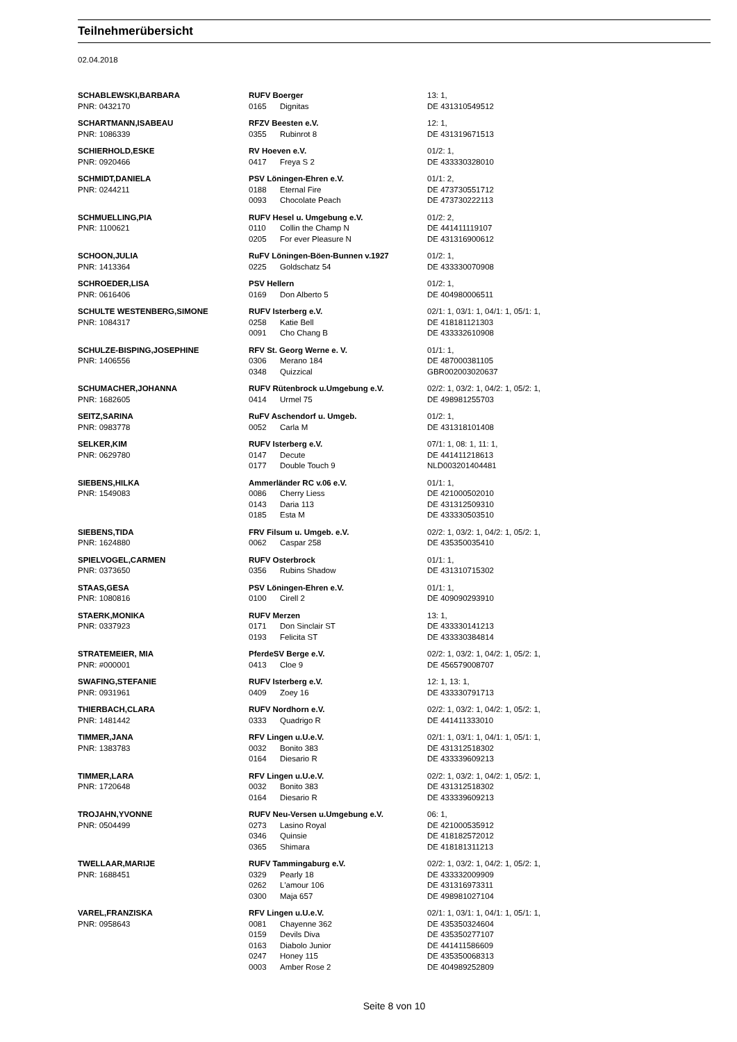Teilnehmerübersicht
02.04.2018
| SCHABLEWSKI,BARBARA | RUFV Boerger | | 13: 1, |
| PNR: 0432170 | 0165 | Dignitas | DE 431310549512 |
| SCHARTMANN,ISABEAU | RFZV Beesten e.V. | | 12: 1, |
| PNR: 1086339 | 0355 | Rubinrot 8 | DE 431319671513 |
| SCHIERHOLD,ESKE | RV Hoeven e.V. | | 01/2: 1, |
| PNR: 0920466 | 0417 | Freya S 2 | DE 433330328010 |
| SCHMIDT,DANIELA | PSV Löningen-Ehren e.V. | | 01/1: 2, |
| PNR: 0244211 | 0188 | Eternal Fire | DE 473730551712 |
| | 0093 | Chocolate Peach | DE 473730222113 |
| SCHMUELLING,PIA | RUFV Hesel u. Umgebung e.V. | | 01/2: 2, |
| PNR: 1100621 | 0110 | Collin the Champ N | DE 441411119107 |
| | 0205 | For ever Pleasure N | DE 431316900612 |
| SCHOON,JULIA | RuFV Löningen-Böen-Bunnen v.1927 | | 01/2: 1, |
| PNR: 1413364 | 0225 | Goldschatz 54 | DE 433330070908 |
| SCHROEDER,LISA | PSV Hellern | | 01/2: 1, |
| PNR: 0616406 | 0169 | Don Alberto 5 | DE 404980006511 |
| SCHULTE WESTENBERG,SIMONE | RUFV Isterberg e.V. | | 02/1: 1, 03/1: 1, 04/1: 1, 05/1: 1, |
| PNR: 1084317 | 0258 | Katie Bell | DE 418181121303 |
| | 0091 | Cho Chang B | DE 433332610908 |
| SCHULZE-BISPING,JOSEPHINE | RFV St. Georg Werne e. V. | | 01/1: 1, |
| PNR: 1406556 | 0306 | Merano 184 | DE 487000381105 |
| | 0348 | Quizzical | GBR002003020637 |
| SCHUMACHER,JOHANNA | RUFV Rütenbrock u.Umgebung e.V. | | 02/2: 1, 03/2: 1, 04/2: 1, 05/2: 1, |
| PNR: 1682605 | 0414 | Urmel 75 | DE 498981255703 |
| SEITZ,SARINA | RuFV Aschendorf u. Umgeb. | | 01/2: 1, |
| PNR: 0983778 | 0052 | Carla M | DE 431318101408 |
| SELKER,KIM | RUFV Isterberg e.V. | | 07/1: 1, 08: 1, 11: 1, |
| PNR: 0629780 | 0147 | Decute | DE 441411218613 |
| | 0177 | Double Touch 9 | NLD003201404481 |
| SIEBENS,HILKA | Ammerländer RC v.06 e.V. | | 01/1: 1, |
| PNR: 1549083 | 0086 | Cherry Liess | DE 421000502010 |
| | 0143 | Daria 113 | DE 431312509310 |
| | 0185 | Esta M | DE 433330503510 |
| SIEBENS,TIDA | FRV Filsum u. Umgeb. e.V. | | 02/2: 1, 03/2: 1, 04/2: 1, 05/2: 1, |
| PNR: 1624880 | 0062 | Caspar 258 | DE 435350035410 |
| SPIELVOGEL,CARMEN | RUFV Osterbrock | | 01/1: 1, |
| PNR: 0373650 | 0356 | Rubins Shadow | DE 431310715302 |
| STAAS,GESA | PSV Löningen-Ehren e.V. | | 01/1: 1, |
| PNR: 1080816 | 0100 | Cirell 2 | DE 409090293910 |
| STAERK,MONIKA | RUFV Merzen | | 13: 1, |
| PNR: 0337923 | 0171 | Don Sinclair ST | DE 433330141213 |
| | 0193 | Felicita ST | DE 433330384814 |
| STRATEMEIER, MIA | PferdeSV Berge e.V. | | 02/2: 1, 03/2: 1, 04/2: 1, 05/2: 1, |
| PNR: #000001 | 0413 | Cloe 9 | DE 456579008707 |
| SWAFING,STEFANIE | RUFV Isterberg e.V. | | 12: 1, 13: 1, |
| PNR: 0931961 | 0409 | Zoey 16 | DE 433330791713 |
| THIERBACH,CLARA | RUFV Nordhorn e.V. | | 02/2: 1, 03/2: 1, 04/2: 1, 05/2: 1, |
| PNR: 1481442 | 0333 | Quadrigo R | DE 441411333010 |
| TIMMER,JANA | RFV Lingen u.U.e.V. | | 02/1: 1, 03/1: 1, 04/1: 1, 05/1: 1, |
| PNR: 1383783 | 0032 | Bonito 383 | DE 431312518302 |
| | 0164 | Diesario R | DE 433339609213 |
| TIMMER,LARA | RFV Lingen u.U.e.V. | | 02/2: 1, 03/2: 1, 04/2: 1, 05/2: 1, |
| PNR: 1720648 | 0032 | Bonito 383 | DE 431312518302 |
| | 0164 | Diesario R | DE 433339609213 |
| TROJAHN,YVONNE | RUFV Neu-Versen u.Umgebung e.V. | | 06: 1, |
| PNR: 0504499 | 0273 | Lasino Royal | DE 421000535912 |
| | 0346 | Quinsie | DE 418182572012 |
| | 0365 | Shimara | DE 418181311213 |
| TWELLAAR,MARIJE | RUFV Tammingaburg e.V. | | 02/2: 1, 03/2: 1, 04/2: 1, 05/2: 1, |
| PNR: 1688451 | 0329 | Pearly 18 | DE 433332009909 |
| | 0262 | L'amour 106 | DE 431316973311 |
| | 0300 | Maja 657 | DE 498981027104 |
| VAREL,FRANZISKA | RFV Lingen u.U.e.V. | | 02/1: 1, 03/1: 1, 04/1: 1, 05/1: 1, |
| PNR: 0958643 | 0081 | Chayenne 362 | DE 435350324604 |
| | 0159 | Devils Diva | DE 435350277107 |
| | 0163 | Diabolo Junior | DE 441411586609 |
| | 0247 | Honey 115 | DE 435350068313 |
| | 0003 | Amber Rose 2 | DE 404989252809 |
Seite 8 von 10